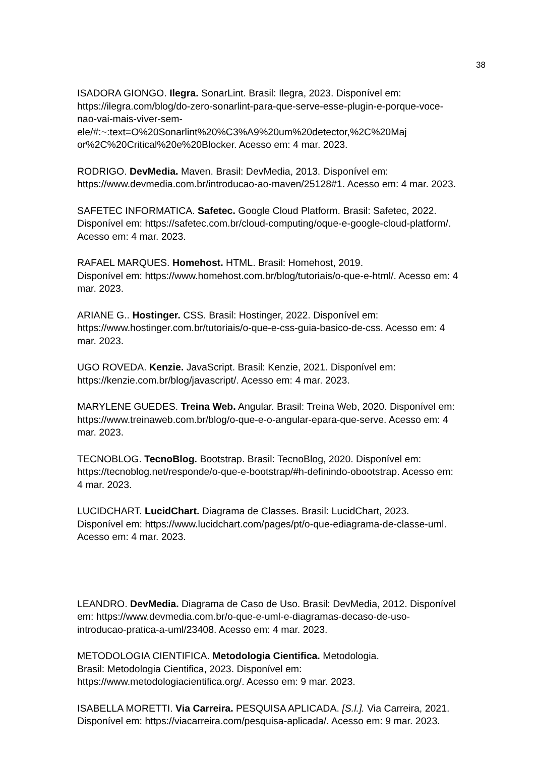38
ISADORA GIONGO. Ilegra. SonarLint. Brasil: Ilegra, 2023. Disponível em:
https://ilegra.com/blog/do-zero-sonarlint-para-que-serve-esse-plugin-e-porque-voce-
nao-vai-mais-viver-sem-
ele/#:~:text=O%20Sonarlint%20%C3%A9%20um%20detector,%2C%20Maj
or%2C%20Critical%20e%20Blocker. Acesso em: 4 mar. 2023.
RODRIGO. DevMedia. Maven. Brasil: DevMedia, 2013. Disponível em:
https://www.devmedia.com.br/introducao-ao-maven/25128#1. Acesso em: 4 mar. 2023.
SAFETEC INFORMATICA. Safetec. Google Cloud Platform. Brasil: Safetec, 2022.
Disponível em: https://safetec.com.br/cloud-computing/oque-e-google-cloud-platform/.
Acesso em: 4 mar. 2023.
RAFAEL MARQUES. Homehost. HTML. Brasil: Homehost, 2019.
Disponível em: https://www.homehost.com.br/blog/tutoriais/o-que-e-html/. Acesso em: 4
mar. 2023.
ARIANE G.. Hostinger. CSS. Brasil: Hostinger, 2022. Disponível em:
https://www.hostinger.com.br/tutoriais/o-que-e-css-guia-basico-de-css. Acesso em: 4
mar. 2023.
UGO ROVEDA. Kenzie. JavaScript. Brasil: Kenzie, 2021. Disponível em:
https://kenzie.com.br/blog/javascript/. Acesso em: 4 mar. 2023.
MARYLENE GUEDES. Treina Web. Angular. Brasil: Treina Web, 2020. Disponível em:
https://www.treinaweb.com.br/blog/o-que-e-o-angular-epara-que-serve. Acesso em: 4
mar. 2023.
TECNOBLOG. TecnoBlog. Bootstrap. Brasil: TecnoBlog, 2020. Disponível em:
https://tecnoblog.net/responde/o-que-e-bootstrap/#h-definindo-obootstrap. Acesso em:
4 mar. 2023.
LUCIDCHART. LucidChart. Diagrama de Classes. Brasil: LucidChart, 2023.
Disponível em: https://www.lucidchart.com/pages/pt/o-que-ediagrama-de-classe-uml.
Acesso em: 4 mar. 2023.
LEANDRO. DevMedia. Diagrama de Caso de Uso. Brasil: DevMedia, 2012. Disponível
em: https://www.devmedia.com.br/o-que-e-uml-e-diagramas-decaso-de-uso-
introducao-pratica-a-uml/23408. Acesso em: 4 mar. 2023.
METODOLOGIA CIENTIFICA. Metodologia Cientifica. Metodologia.
Brasil: Metodologia Cientifica, 2023. Disponível em:
https://www.metodologiacientifica.org/. Acesso em: 9 mar. 2023.
ISABELLA MORETTI. Via Carreira. PESQUISA APLICADA. [S.l.]. Via Carreira, 2021.
Disponível em: https://viacarreira.com/pesquisa-aplicada/. Acesso em: 9 mar. 2023.